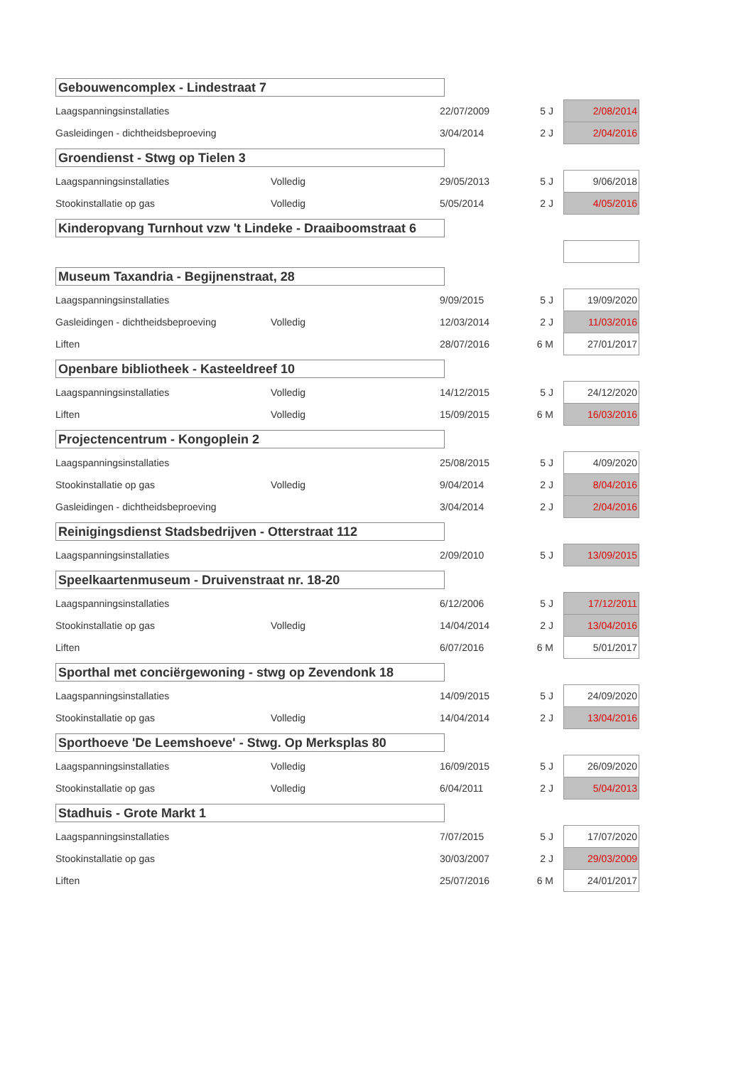| Gebouwencomplex - Lindestraat 7 | | | | |
| Laagspanningsinstallaties | | 22/07/2009 | 5 J | 2/08/2014 |
| Gasleidingen - dichtheidsbeproeving | | 3/04/2014 | 2 J | 2/04/2016 |
| Groendienst - Stwg op Tielen 3 | | | | |
| Laagspanningsinstallaties | Volledig | 29/05/2013 | 5 J | 9/06/2018 |
| Stookinstallatie op gas | Volledig | 5/05/2014 | 2 J | 4/05/2016 |
| Kinderopvang Turnhout vzw 't Lindeke - Draaiboomstraat 6 | | | | |
| Museum Taxandria - Begijnenstraat, 28 | | | | |
| Laagspanningsinstallaties | | 9/09/2015 | 5 J | 19/09/2020 |
| Gasleidingen - dichtheidsbeproeving | Volledig | 12/03/2014 | 2 J | 11/03/2016 |
| Liften | | 28/07/2016 | 6 M | 27/01/2017 |
| Openbare bibliotheek - Kasteeldreef 10 | | | | |
| Laagspanningsinstallaties | Volledig | 14/12/2015 | 5 J | 24/12/2020 |
| Liften | Volledig | 15/09/2015 | 6 M | 16/03/2016 |
| Projectencentrum - Kongoplein 2 | | | | |
| Laagspanningsinstallaties | | 25/08/2015 | 5 J | 4/09/2020 |
| Stookinstallatie op gas | Volledig | 9/04/2014 | 2 J | 8/04/2016 |
| Gasleidingen - dichtheidsbeproeving | | 3/04/2014 | 2 J | 2/04/2016 |
| Reinigingsdienst Stadsbedrijven - Otterstraat 112 | | | | |
| Laagspanningsinstallaties | | 2/09/2010 | 5 J | 13/09/2015 |
| Speelkaartenmuseum - Druivenstraat nr. 18-20 | | | | |
| Laagspanningsinstallaties | | 6/12/2006 | 5 J | 17/12/2011 |
| Stookinstallatie op gas | Volledig | 14/04/2014 | 2 J | 13/04/2016 |
| Liften | | 6/07/2016 | 6 M | 5/01/2017 |
| Sporthal met conciërgewoning - stwg op Zevendonk 18 | | | | |
| Laagspanningsinstallaties | | 14/09/2015 | 5 J | 24/09/2020 |
| Stookinstallatie op gas | Volledig | 14/04/2014 | 2 J | 13/04/2016 |
| Sporthoeve 'De Leemshoeve' - Stwg. Op Merksplas 80 | | | | |
| Laagspanningsinstallaties | Volledig | 16/09/2015 | 5 J | 26/09/2020 |
| Stookinstallatie op gas | Volledig | 6/04/2011 | 2 J | 5/04/2013 |
| Stadhuis - Grote Markt 1 | | | | |
| Laagspanningsinstallaties | | 7/07/2015 | 5 J | 17/07/2020 |
| Stookinstallatie op gas | | 30/03/2007 | 2 J | 29/03/2009 |
| Liften | | 25/07/2016 | 6 M | 24/01/2017 |